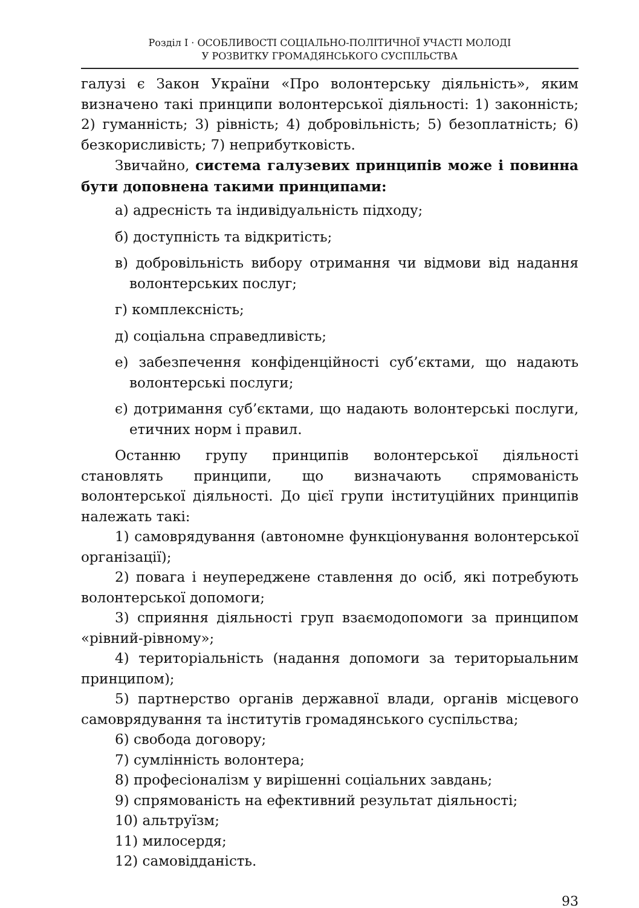Розділ I · ОСОБЛИВОСТІ СОЦІАЛЬНО-ПОЛІТИЧНОЇ УЧАСТІ МОЛОДІ
У РОЗВИТКУ ГРОМАДЯНСЬКОГО СУСПІЛЬСТВА
галузі є Закон України «Про волонтерську діяльність», яким визначено такі принципи волонтерської діяльності: 1) законність; 2) гуманність; 3) рівність; 4) добровільність; 5) безоплатність; 6) безкорисливість; 7) неприбутковість.
Звичайно, система галузевих принципів може і повинна бути доповнена такими принципами:
а) адресність та індивідуальність підходу;
б) доступність та відкритість;
в) добровільність вибору отримання чи відмови від надання волонтерських послуг;
г) комплексність;
д) соціальна справедливість;
е) забезпечення конфіденційності суб’єктами, що надають волонтерські послуги;
є) дотримання суб’єктами, що надають волонтерські послуги, етичних норм і правил.
Останню групу принципів волонтерської діяльності становлять принципи, що визначають спрямованість волонтерської діяльності. До цієї групи інституційних принципів належать такі:
1) самоврядування (автономне функціонування волонтерської організації);
2) повага і неупереджене ставлення до осіб, які потребують волонтерської допомоги;
3) сприяння діяльності груп взаємодопомоги за принципом «рівний-рівному»;
4) територіальність (надання допомоги за територыальним принципом);
5) партнерство органів державної влади, органів місцевого самоврядування та інститутів громадянського суспільства;
6) свобода договору;
7) сумлінність волонтера;
8) професіоналізм у вирішенні соціальних завдань;
9) спрямованість на ефективний результат діяльності;
10) альтруїзм;
11) милосердя;
12) самовідданість.
93